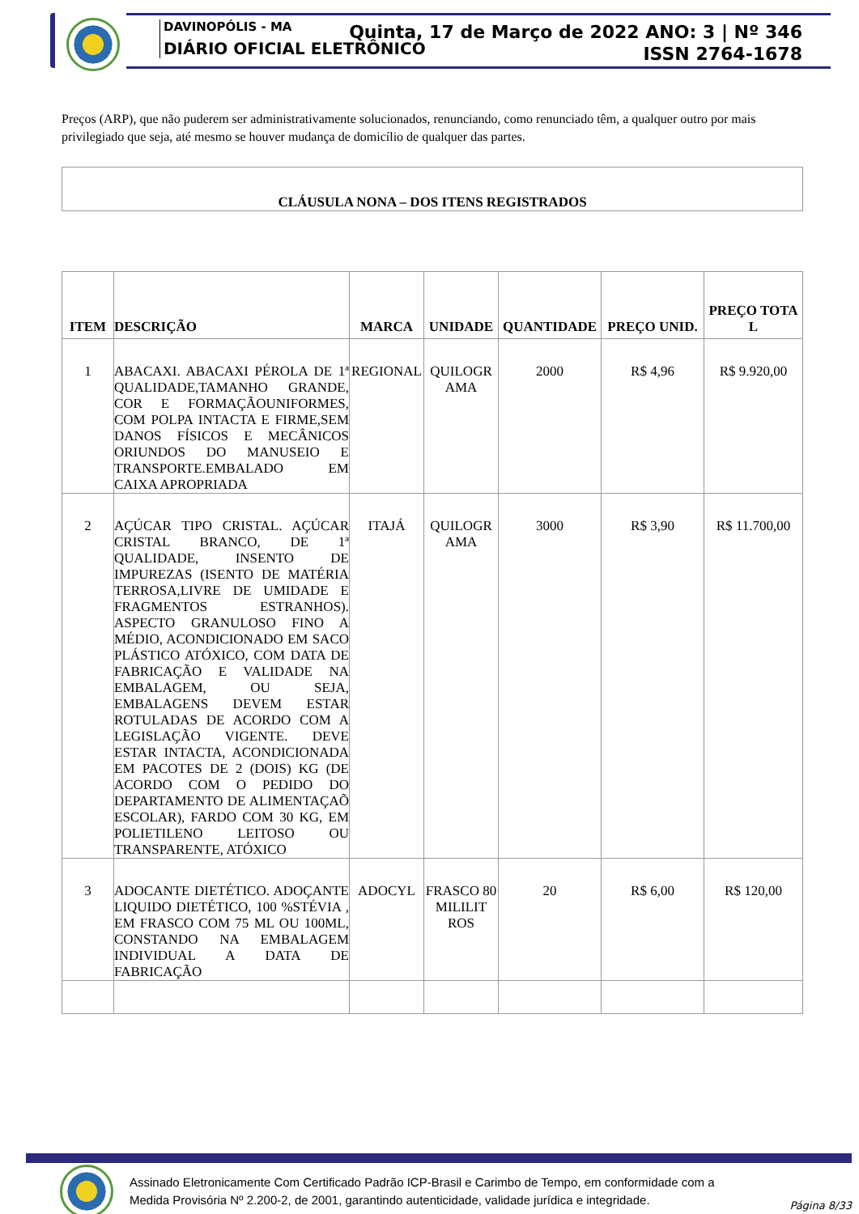DAVINOPÓLIS - MA
DIÁRIO OFICIAL ELETRÔNICO
Quinta, 17 de Março de 2022 ANO: 3 | Nº 346
ISSN 2764-1678
Preços (ARP), que não puderem ser administrativamente solucionados, renunciando, como renunciado têm, a qualquer outro por mais privilegiado que seja, até mesmo se houver mudança de domicílio de qualquer das partes.
CLÁUSULA NONA – DOS ITENS REGISTRADOS
| ITEM | DESCRIÇÃO | MARCA | UNIDADE | QUANTIDADE | PREÇO UNID. | PREÇO TOTA L |
| --- | --- | --- | --- | --- | --- | --- |
| 1 | ABACAXI. ABACAXI PÉROLA DE 1ª QUALIDADE,TAMANHO GRANDE, COR E FORMAÇÃOUNIFORMES, COM POLPA INTACTA E FIRME,SEM DANOS FÍSICOS E MECÂNICOS ORIUNDOS DO MANUSEIO E TRANSPORTE.EMBALADO EM CAIXA APROPRIADA | REGIONAL | QUILOGR AMA | 2000 | R$ 4,96 | R$ 9.920,00 |
| 2 | AÇÚCAR TIPO CRISTAL. AÇÚCAR CRISTAL BRANCO, DE 1ª QUALIDADE, INSENTO DE IMPUREZAS (ISENTO DE MATÉRIA TERROSA,LIVRE DE UMIDADE E FRAGMENTOS ESTRANHOS). ASPECTO GRANULOSO FINO A MÉDIO, ACONDICIONADO EM SACO PLÁSTICO ATÓXICO, COM DATA DE FABRICAÇÃO E VALIDADE NA EMBALAGEM, OU SEJA, EMBALAGENS DEVEM ESTAR ROTULADAS DE ACORDO COM A LEGISLAÇÃO VIGENTE. DEVE ESTAR INTACTA, ACONDICIONADA EM PACOTES DE 2 (DOIS) KG (DE ACORDO COM O PEDIDO DO DEPARTAMENTO DE ALIMENTAÇAÕ ESCOLAR), FARDO COM 30 KG, EM POLIETILENO LEITOSO OU TRANSPARENTE, ATÓXICO | ITAJÁ | QUILOGR AMA | 3000 | R$ 3,90 | R$ 11.700,00 |
| 3 | ADOCANTE DIETÉTICO. ADOÇANTE LIQUIDO DIETÉTICO, 100 %STÉVIA , EM FRASCO COM 75 ML OU 100ML, CONSTANDO NA EMBALAGEM INDIVIDUAL A DATA DE FABRICAÇÃO | ADOCYL | FRASCO 80 MILILIT ROS | 20 | R$ 6,00 | R$ 120,00 |
Assinado Eletronicamente Com Certificado Padrão ICP-Brasil e Carimbo de Tempo, em conformidade com a
Medida Provisória Nº 2.200-2, de 2001, garantindo autenticidade, validade jurídica e integridade.
Página 8/33